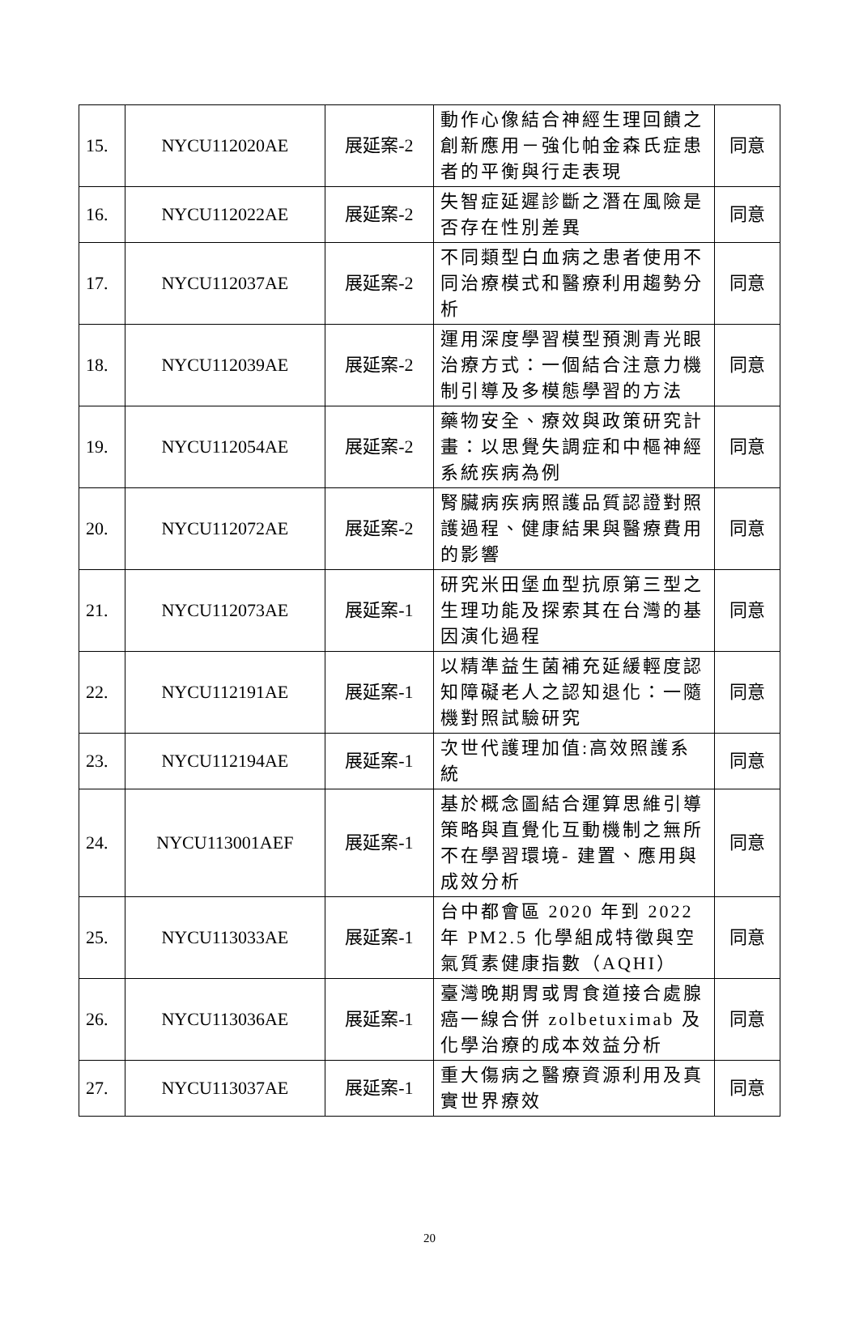| 15. | NYCU112020AE | 展延案-2 | 動作心像結合神經生理回饋之創新應用－強化帕金森氏症患者的平衡與行走表現 | 同意 |
| 16. | NYCU112022AE | 展延案-2 | 失智症延遲診斷之潛在風險是否存在性別差異 | 同意 |
| 17. | NYCU112037AE | 展延案-2 | 不同類型白血病之患者使用不同治療模式和醫療利用趨勢分析 | 同意 |
| 18. | NYCU112039AE | 展延案-2 | 運用深度學習模型預測青光眼治療方式：一個結合注意力機制引導及多模態學習的方法 | 同意 |
| 19. | NYCU112054AE | 展延案-2 | 藥物安全、療效與政策研究計畫：以思覺失調症和中樞神經系統疾病為例 | 同意 |
| 20. | NYCU112072AE | 展延案-2 | 腎臟病疾病照護品質認證對照護過程、健康結果與醫療費用的影響 | 同意 |
| 21. | NYCU112073AE | 展延案-1 | 研究米田堡血型抗原第三型之生理功能及探索其在台灣的基因演化過程 | 同意 |
| 22. | NYCU112191AE | 展延案-1 | 以精準益生菌補充延緩輕度認知障礙老人之認知退化：一隨機對照試驗研究 | 同意 |
| 23. | NYCU112194AE | 展延案-1 | 次世代護理加值:高效照護系統 | 同意 |
| 24. | NYCU113001AEF | 展延案-1 | 基於概念圖結合運算思維引導策略與直覺化互動機制之無所不在學習環境- 建置、應用與成效分析 | 同意 |
| 25. | NYCU113033AE | 展延案-1 | 台中都會區 2020 年到 2022 年 PM2.5 化學組成特徵與空氣質素健康指數（AQHI） | 同意 |
| 26. | NYCU113036AE | 展延案-1 | 臺灣晚期胃或胃食道接合處腺癌一線合併 zolbetuximab 及化學治療的成本效益分析 | 同意 |
| 27. | NYCU113037AE | 展延案-1 | 重大傷病之醫療資源利用及真實世界療效 | 同意 |
20